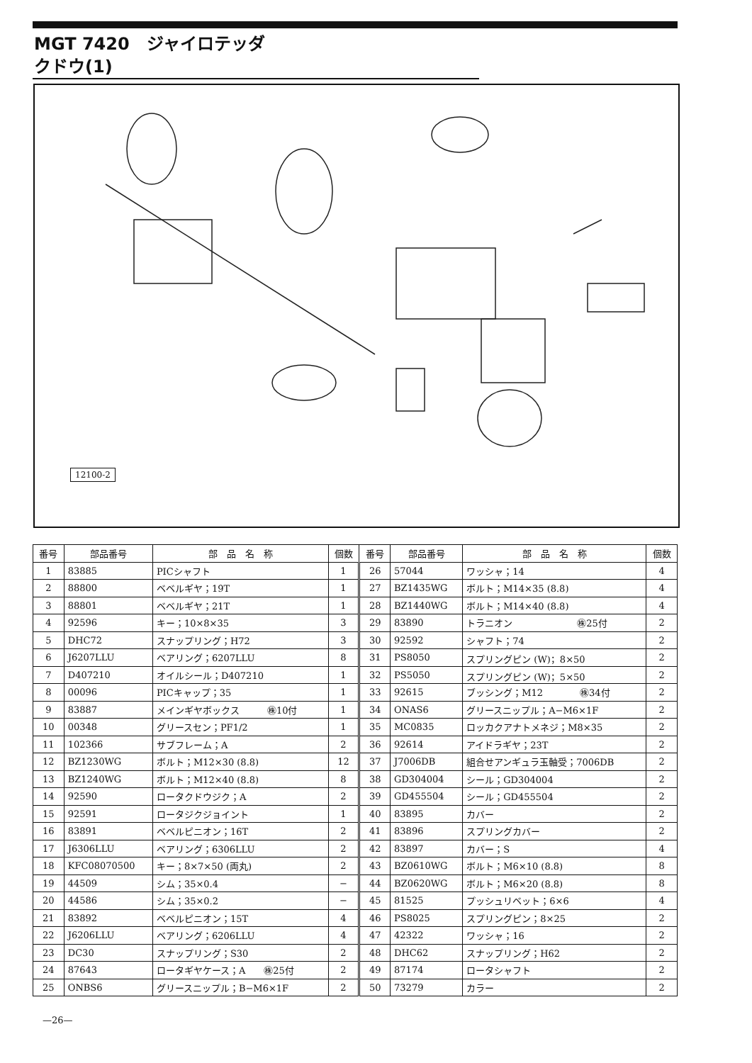MGT 7420　ジャイロテッダ
クドウ(1)
12100-2
| 番号 | 部品番号 | 部 品 名 称 | 個数 | 番号 | 部品番号 | 部 品 名 称 | 個数 |
| --- | --- | --- | --- | --- | --- | --- | --- |
| 1 | 83885 | PICシャフト | 1 | 26 | 57044 | ワッシャ；14 | 4 |
| 2 | 88800 | ベベルギヤ；19T | 1 | 27 | BZ1435WG | ボルト；M14×35 (8.8) | 4 |
| 3 | 88801 | ベベルギヤ；21T | 1 | 28 | BZ1440WG | ボルト；M14×40 (8.8) | 4 |
| 4 | 92596 | キー；10×8×35 | 3 | 29 | 83890 | トラニオン ㊑25付 | 2 |
| 5 | DHC72 | スナップリング；H72 | 3 | 30 | 92592 | シャフト；74 | 2 |
| 6 | J6207LLU | ベアリング；6207LLU | 8 | 31 | PS8050 | スプリングピン (W)；8×50 | 2 |
| 7 | D407210 | オイルシール；D407210 | 1 | 32 | PS5050 | スプリングピン (W)；5×50 | 2 |
| 8 | 00096 | PICキャップ；35 | 1 | 33 | 92615 | ブッシング；M12 ㊑34付 | 2 |
| 9 | 83887 | メインギヤボックス ㊑10付 | 1 | 34 | ONAS6 | グリースニップル；A−M6×1F | 2 |
| 10 | 00348 | グリースセン；PF1/2 | 1 | 35 | MC0835 | ロッカクアナトメネジ；M8×35 | 2 |
| 11 | 102366 | サブフレーム；A | 2 | 36 | 92614 | アイドラギヤ；23T | 2 |
| 12 | BZ1230WG | ボルト；M12×30 (8.8) | 12 | 37 | J7006DB | 組合せアンギュラ玉軸受；7006DB | 2 |
| 13 | BZ1240WG | ボルト；M12×40 (8.8) | 8 | 38 | GD304004 | シール；GD304004 | 2 |
| 14 | 92590 | ロータクドウジク；A | 2 | 39 | GD455504 | シール；GD455504 | 2 |
| 15 | 92591 | ロータジクジョイント | 1 | 40 | 83895 | カバー | 2 |
| 16 | 83891 | ベベルピニオン；16T | 2 | 41 | 83896 | スプリングカバー | 2 |
| 17 | J6306LLU | ベアリング；6306LLU | 2 | 42 | 83897 | カバー；S | 4 |
| 18 | KFC08070500 | キー；8×7×50 (両丸) | 2 | 43 | BZ0610WG | ボルト；M6×10 (8.8) | 8 |
| 19 | 44509 | シム；35×0.4 | − | 44 | BZ0620WG | ボルト；M6×20 (8.8) | 8 |
| 20 | 44586 | シム；35×0.2 | − | 45 | 81525 | プッシュリベット；6×6 | 4 |
| 21 | 83892 | ベベルピニオン；15T | 4 | 46 | PS8025 | スプリングピン；8×25 | 2 |
| 22 | J6206LLU | ベアリング；6206LLU | 4 | 47 | 42322 | ワッシャ；16 | 2 |
| 23 | DC30 | スナップリング；S30 | 2 | 48 | DHC62 | スナップリング；H62 | 2 |
| 24 | 87643 | ロータギヤケース；A ㊑25付 | 2 | 49 | 87174 | ロータシャフト | 2 |
| 25 | ONBS6 | グリースニップル；B−M6×1F | 2 | 50 | 73279 | カラー | 2 |
—26—